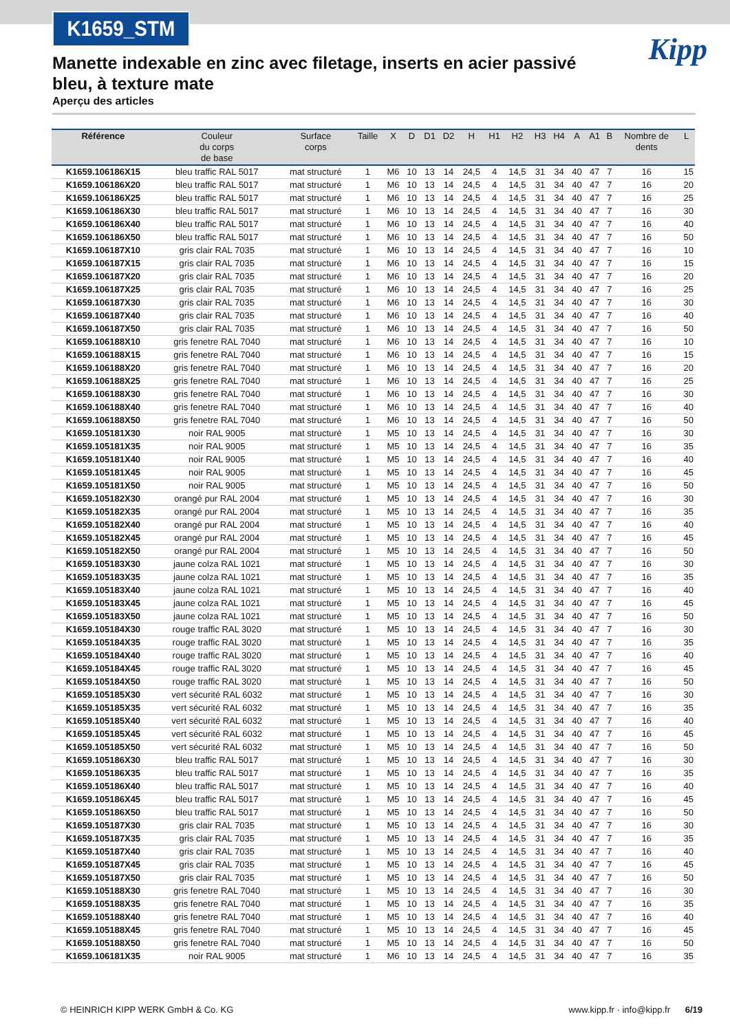K1659_STM
Kipp
Manette indexable en zinc avec filetage, inserts en acier passivé bleu, à texture mate
Aperçu des articles
| Référence | Couleur du corps de base | Surface corps | Taille | X | D | D1 | D2 | H | H1 | H2 | H3 | H4 | A | A1 | B | Nombre de dents | L |
| --- | --- | --- | --- | --- | --- | --- | --- | --- | --- | --- | --- | --- | --- | --- | --- | --- | --- |
| K1659.106186X15 | bleu traffic RAL 5017 | mat structuré | 1 | M6 | 10 | 13 | 14 | 24,5 | 4 | 14,5 | 31 | 34 | 40 | 47 | 7 | 16 | 15 |
| K1659.106186X20 | bleu traffic RAL 5017 | mat structuré | 1 | M6 | 10 | 13 | 14 | 24,5 | 4 | 14,5 | 31 | 34 | 40 | 47 | 7 | 16 | 20 |
| K1659.106186X25 | bleu traffic RAL 5017 | mat structuré | 1 | M6 | 10 | 13 | 14 | 24,5 | 4 | 14,5 | 31 | 34 | 40 | 47 | 7 | 16 | 25 |
| K1659.106186X30 | bleu traffic RAL 5017 | mat structuré | 1 | M6 | 10 | 13 | 14 | 24,5 | 4 | 14,5 | 31 | 34 | 40 | 47 | 7 | 16 | 30 |
| K1659.106186X40 | bleu traffic RAL 5017 | mat structuré | 1 | M6 | 10 | 13 | 14 | 24,5 | 4 | 14,5 | 31 | 34 | 40 | 47 | 7 | 16 | 40 |
| K1659.106186X50 | bleu traffic RAL 5017 | mat structuré | 1 | M6 | 10 | 13 | 14 | 24,5 | 4 | 14,5 | 31 | 34 | 40 | 47 | 7 | 16 | 50 |
| K1659.106187X10 | gris clair RAL 7035 | mat structuré | 1 | M6 | 10 | 13 | 14 | 24,5 | 4 | 14,5 | 31 | 34 | 40 | 47 | 7 | 16 | 10 |
| K1659.106187X15 | gris clair RAL 7035 | mat structuré | 1 | M6 | 10 | 13 | 14 | 24,5 | 4 | 14,5 | 31 | 34 | 40 | 47 | 7 | 16 | 15 |
| K1659.106187X20 | gris clair RAL 7035 | mat structuré | 1 | M6 | 10 | 13 | 14 | 24,5 | 4 | 14,5 | 31 | 34 | 40 | 47 | 7 | 16 | 20 |
| K1659.106187X25 | gris clair RAL 7035 | mat structuré | 1 | M6 | 10 | 13 | 14 | 24,5 | 4 | 14,5 | 31 | 34 | 40 | 47 | 7 | 16 | 25 |
| K1659.106187X30 | gris clair RAL 7035 | mat structuré | 1 | M6 | 10 | 13 | 14 | 24,5 | 4 | 14,5 | 31 | 34 | 40 | 47 | 7 | 16 | 30 |
| K1659.106187X40 | gris clair RAL 7035 | mat structuré | 1 | M6 | 10 | 13 | 14 | 24,5 | 4 | 14,5 | 31 | 34 | 40 | 47 | 7 | 16 | 40 |
| K1659.106187X50 | gris clair RAL 7035 | mat structuré | 1 | M6 | 10 | 13 | 14 | 24,5 | 4 | 14,5 | 31 | 34 | 40 | 47 | 7 | 16 | 50 |
| K1659.106188X10 | gris fenetre RAL 7040 | mat structuré | 1 | M6 | 10 | 13 | 14 | 24,5 | 4 | 14,5 | 31 | 34 | 40 | 47 | 7 | 16 | 10 |
| K1659.106188X15 | gris fenetre RAL 7040 | mat structuré | 1 | M6 | 10 | 13 | 14 | 24,5 | 4 | 14,5 | 31 | 34 | 40 | 47 | 7 | 16 | 15 |
| K1659.106188X20 | gris fenetre RAL 7040 | mat structuré | 1 | M6 | 10 | 13 | 14 | 24,5 | 4 | 14,5 | 31 | 34 | 40 | 47 | 7 | 16 | 20 |
| K1659.106188X25 | gris fenetre RAL 7040 | mat structuré | 1 | M6 | 10 | 13 | 14 | 24,5 | 4 | 14,5 | 31 | 34 | 40 | 47 | 7 | 16 | 25 |
| K1659.106188X30 | gris fenetre RAL 7040 | mat structuré | 1 | M6 | 10 | 13 | 14 | 24,5 | 4 | 14,5 | 31 | 34 | 40 | 47 | 7 | 16 | 30 |
| K1659.106188X40 | gris fenetre RAL 7040 | mat structuré | 1 | M6 | 10 | 13 | 14 | 24,5 | 4 | 14,5 | 31 | 34 | 40 | 47 | 7 | 16 | 40 |
| K1659.106188X50 | gris fenetre RAL 7040 | mat structuré | 1 | M6 | 10 | 13 | 14 | 24,5 | 4 | 14,5 | 31 | 34 | 40 | 47 | 7 | 16 | 50 |
| K1659.105181X30 | noir RAL 9005 | mat structuré | 1 | M5 | 10 | 13 | 14 | 24,5 | 4 | 14,5 | 31 | 34 | 40 | 47 | 7 | 16 | 30 |
| K1659.105181X35 | noir RAL 9005 | mat structuré | 1 | M5 | 10 | 13 | 14 | 24,5 | 4 | 14,5 | 31 | 34 | 40 | 47 | 7 | 16 | 35 |
| K1659.105181X40 | noir RAL 9005 | mat structuré | 1 | M5 | 10 | 13 | 14 | 24,5 | 4 | 14,5 | 31 | 34 | 40 | 47 | 7 | 16 | 40 |
| K1659.105181X45 | noir RAL 9005 | mat structuré | 1 | M5 | 10 | 13 | 14 | 24,5 | 4 | 14,5 | 31 | 34 | 40 | 47 | 7 | 16 | 45 |
| K1659.105181X50 | noir RAL 9005 | mat structuré | 1 | M5 | 10 | 13 | 14 | 24,5 | 4 | 14,5 | 31 | 34 | 40 | 47 | 7 | 16 | 50 |
| K1659.105182X30 | orangé pur RAL 2004 | mat structuré | 1 | M5 | 10 | 13 | 14 | 24,5 | 4 | 14,5 | 31 | 34 | 40 | 47 | 7 | 16 | 30 |
| K1659.105182X35 | orangé pur RAL 2004 | mat structuré | 1 | M5 | 10 | 13 | 14 | 24,5 | 4 | 14,5 | 31 | 34 | 40 | 47 | 7 | 16 | 35 |
| K1659.105182X40 | orangé pur RAL 2004 | mat structuré | 1 | M5 | 10 | 13 | 14 | 24,5 | 4 | 14,5 | 31 | 34 | 40 | 47 | 7 | 16 | 40 |
| K1659.105182X45 | orangé pur RAL 2004 | mat structuré | 1 | M5 | 10 | 13 | 14 | 24,5 | 4 | 14,5 | 31 | 34 | 40 | 47 | 7 | 16 | 45 |
| K1659.105182X50 | orangé pur RAL 2004 | mat structuré | 1 | M5 | 10 | 13 | 14 | 24,5 | 4 | 14,5 | 31 | 34 | 40 | 47 | 7 | 16 | 50 |
| K1659.105183X30 | jaune colza RAL 1021 | mat structuré | 1 | M5 | 10 | 13 | 14 | 24,5 | 4 | 14,5 | 31 | 34 | 40 | 47 | 7 | 16 | 30 |
| K1659.105183X35 | jaune colza RAL 1021 | mat structuré | 1 | M5 | 10 | 13 | 14 | 24,5 | 4 | 14,5 | 31 | 34 | 40 | 47 | 7 | 16 | 35 |
| K1659.105183X40 | jaune colza RAL 1021 | mat structuré | 1 | M5 | 10 | 13 | 14 | 24,5 | 4 | 14,5 | 31 | 34 | 40 | 47 | 7 | 16 | 40 |
| K1659.105183X45 | jaune colza RAL 1021 | mat structuré | 1 | M5 | 10 | 13 | 14 | 24,5 | 4 | 14,5 | 31 | 34 | 40 | 47 | 7 | 16 | 45 |
| K1659.105183X50 | jaune colza RAL 1021 | mat structuré | 1 | M5 | 10 | 13 | 14 | 24,5 | 4 | 14,5 | 31 | 34 | 40 | 47 | 7 | 16 | 50 |
| K1659.105184X30 | rouge traffic RAL 3020 | mat structuré | 1 | M5 | 10 | 13 | 14 | 24,5 | 4 | 14,5 | 31 | 34 | 40 | 47 | 7 | 16 | 30 |
| K1659.105184X35 | rouge traffic RAL 3020 | mat structuré | 1 | M5 | 10 | 13 | 14 | 24,5 | 4 | 14,5 | 31 | 34 | 40 | 47 | 7 | 16 | 35 |
| K1659.105184X40 | rouge traffic RAL 3020 | mat structuré | 1 | M5 | 10 | 13 | 14 | 24,5 | 4 | 14,5 | 31 | 34 | 40 | 47 | 7 | 16 | 40 |
| K1659.105184X45 | rouge traffic RAL 3020 | mat structuré | 1 | M5 | 10 | 13 | 14 | 24,5 | 4 | 14,5 | 31 | 34 | 40 | 47 | 7 | 16 | 45 |
| K1659.105184X50 | rouge traffic RAL 3020 | mat structuré | 1 | M5 | 10 | 13 | 14 | 24,5 | 4 | 14,5 | 31 | 34 | 40 | 47 | 7 | 16 | 50 |
| K1659.105185X30 | vert sécurité RAL 6032 | mat structuré | 1 | M5 | 10 | 13 | 14 | 24,5 | 4 | 14,5 | 31 | 34 | 40 | 47 | 7 | 16 | 30 |
| K1659.105185X35 | vert sécurité RAL 6032 | mat structuré | 1 | M5 | 10 | 13 | 14 | 24,5 | 4 | 14,5 | 31 | 34 | 40 | 47 | 7 | 16 | 35 |
| K1659.105185X40 | vert sécurité RAL 6032 | mat structuré | 1 | M5 | 10 | 13 | 14 | 24,5 | 4 | 14,5 | 31 | 34 | 40 | 47 | 7 | 16 | 40 |
| K1659.105185X45 | vert sécurité RAL 6032 | mat structuré | 1 | M5 | 10 | 13 | 14 | 24,5 | 4 | 14,5 | 31 | 34 | 40 | 47 | 7 | 16 | 45 |
| K1659.105185X50 | vert sécurité RAL 6032 | mat structuré | 1 | M5 | 10 | 13 | 14 | 24,5 | 4 | 14,5 | 31 | 34 | 40 | 47 | 7 | 16 | 50 |
| K1659.105186X30 | bleu traffic RAL 5017 | mat structuré | 1 | M5 | 10 | 13 | 14 | 24,5 | 4 | 14,5 | 31 | 34 | 40 | 47 | 7 | 16 | 30 |
| K1659.105186X35 | bleu traffic RAL 5017 | mat structuré | 1 | M5 | 10 | 13 | 14 | 24,5 | 4 | 14,5 | 31 | 34 | 40 | 47 | 7 | 16 | 35 |
| K1659.105186X40 | bleu traffic RAL 5017 | mat structuré | 1 | M5 | 10 | 13 | 14 | 24,5 | 4 | 14,5 | 31 | 34 | 40 | 47 | 7 | 16 | 40 |
| K1659.105186X45 | bleu traffic RAL 5017 | mat structuré | 1 | M5 | 10 | 13 | 14 | 24,5 | 4 | 14,5 | 31 | 34 | 40 | 47 | 7 | 16 | 45 |
| K1659.105186X50 | bleu traffic RAL 5017 | mat structuré | 1 | M5 | 10 | 13 | 14 | 24,5 | 4 | 14,5 | 31 | 34 | 40 | 47 | 7 | 16 | 50 |
| K1659.105187X30 | gris clair RAL 7035 | mat structuré | 1 | M5 | 10 | 13 | 14 | 24,5 | 4 | 14,5 | 31 | 34 | 40 | 47 | 7 | 16 | 30 |
| K1659.105187X35 | gris clair RAL 7035 | mat structuré | 1 | M5 | 10 | 13 | 14 | 24,5 | 4 | 14,5 | 31 | 34 | 40 | 47 | 7 | 16 | 35 |
| K1659.105187X40 | gris clair RAL 7035 | mat structuré | 1 | M5 | 10 | 13 | 14 | 24,5 | 4 | 14,5 | 31 | 34 | 40 | 47 | 7 | 16 | 40 |
| K1659.105187X45 | gris clair RAL 7035 | mat structuré | 1 | M5 | 10 | 13 | 14 | 24,5 | 4 | 14,5 | 31 | 34 | 40 | 47 | 7 | 16 | 45 |
| K1659.105187X50 | gris clair RAL 7035 | mat structuré | 1 | M5 | 10 | 13 | 14 | 24,5 | 4 | 14,5 | 31 | 34 | 40 | 47 | 7 | 16 | 50 |
| K1659.105188X30 | gris fenetre RAL 7040 | mat structuré | 1 | M5 | 10 | 13 | 14 | 24,5 | 4 | 14,5 | 31 | 34 | 40 | 47 | 7 | 16 | 30 |
| K1659.105188X35 | gris fenetre RAL 7040 | mat structuré | 1 | M5 | 10 | 13 | 14 | 24,5 | 4 | 14,5 | 31 | 34 | 40 | 47 | 7 | 16 | 35 |
| K1659.105188X40 | gris fenetre RAL 7040 | mat structuré | 1 | M5 | 10 | 13 | 14 | 24,5 | 4 | 14,5 | 31 | 34 | 40 | 47 | 7 | 16 | 40 |
| K1659.105188X45 | gris fenetre RAL 7040 | mat structuré | 1 | M5 | 10 | 13 | 14 | 24,5 | 4 | 14,5 | 31 | 34 | 40 | 47 | 7 | 16 | 45 |
| K1659.105188X50 | gris fenetre RAL 7040 | mat structuré | 1 | M5 | 10 | 13 | 14 | 24,5 | 4 | 14,5 | 31 | 34 | 40 | 47 | 7 | 16 | 50 |
| K1659.106181X35 | noir RAL 9005 | mat structuré | 1 | M6 | 10 | 13 | 14 | 24,5 | 4 | 14,5 | 31 | 34 | 40 | 47 | 7 | 16 | 35 |
© HEINRICH KIPP WERK GmbH & Co. KG www.kipp.fr · info@kipp.fr 6/19